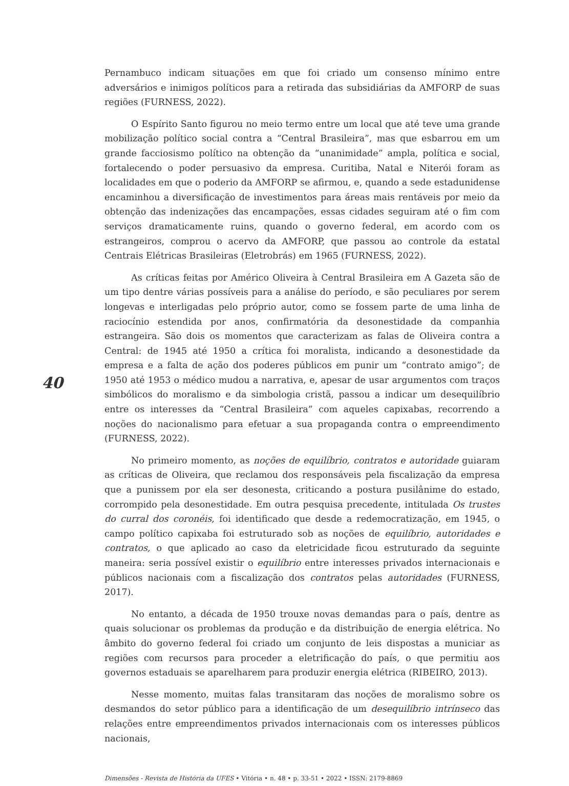40
Pernambuco indicam situações em que foi criado um consenso mínimo entre adversários e inimigos políticos para a retirada das subsidiárias da AMFORP de suas regiões (FURNESS, 2022).
O Espírito Santo figurou no meio termo entre um local que até teve uma grande mobilização político social contra a “Central Brasileira”, mas que esbarrou em um grande facciosismo político na obtenção da “unanimidade” ampla, política e social, fortalecendo o poder persuasivo da empresa. Curitiba, Natal e Niterói foram as localidades em que o poderio da AMFORP se afirmou, e, quando a sede estadunidense encaminhou a diversificação de investimentos para áreas mais rentáveis por meio da obtenção das indenizações das encampações, essas cidades seguiram até o fim com serviços dramaticamente ruins, quando o governo federal, em acordo com os estrangeiros, comprou o acervo da AMFORP, que passou ao controle da estatal Centrais Elétricas Brasileiras (Eletrobrás) em 1965 (FURNESS, 2022).
As críticas feitas por Américo Oliveira à Central Brasileira em A Gazeta são de um tipo dentre várias possíveis para a análise do período, e são peculiares por serem longevas e interligadas pelo próprio autor, como se fossem parte de uma linha de raciocínio estendida por anos, confirmatória da desonestidade da companhia estrangeira. São dois os momentos que caracterizam as falas de Oliveira contra a Central: de 1945 até 1950 a crítica foi moralista, indicando a desonestidade da empresa e a falta de ação dos poderes públicos em punir um “contrato amigo”; de 1950 até 1953 o médico mudou a narrativa, e, apesar de usar argumentos com traços simbólicos do moralismo e da simbologia cristã, passou a indicar um desequilíbrio entre os interesses da “Central Brasileira” com aqueles capixabas, recorrendo a noções do nacionalismo para efetuar a sua propaganda contra o empreendimento (FURNESS, 2022).
No primeiro momento, as noções de equilíbrio, contratos e autoridade guiaram as críticas de Oliveira, que reclamou dos responsáveis pela fiscalização da empresa que a punissem por ela ser desonesta, criticando a postura pusilânime do estado, corrompido pela desonestidade. Em outra pesquisa precedente, intitulada Os trustes do curral dos coronéis, foi identificado que desde a redemocratização, em 1945, o campo político capixaba foi estruturado sob as noções de equilíbrio, autoridades e contratos, o que aplicado ao caso da eletricidade ficou estruturado da seguinte maneira: seria possível existir o equilíbrio entre interesses privados internacionais e públicos nacionais com a fiscalização dos contratos pelas autoridades (FURNESS, 2017).
No entanto, a década de 1950 trouxe novas demandas para o país, dentre as quais solucionar os problemas da produção e da distribuição de energia elétrica. No âmbito do governo federal foi criado um conjunto de leis dispostas a municiar as regiões com recursos para proceder a eletrificação do país, o que permitiu aos governos estaduais se aparelharem para produzir energia elétrica (RIBEIRO, 2013).
Nesse momento, muitas falas transitaram das noções de moralismo sobre os desmandos do setor público para a identificação de um desequilíbrio intrínseco das relações entre empreendimentos privados internacionais com os interesses públicos nacionais,
Dimensões - Revista de História da UFES • Vitória • n. 48 • p. 33-51 • 2022 • ISSN: 2179-8869